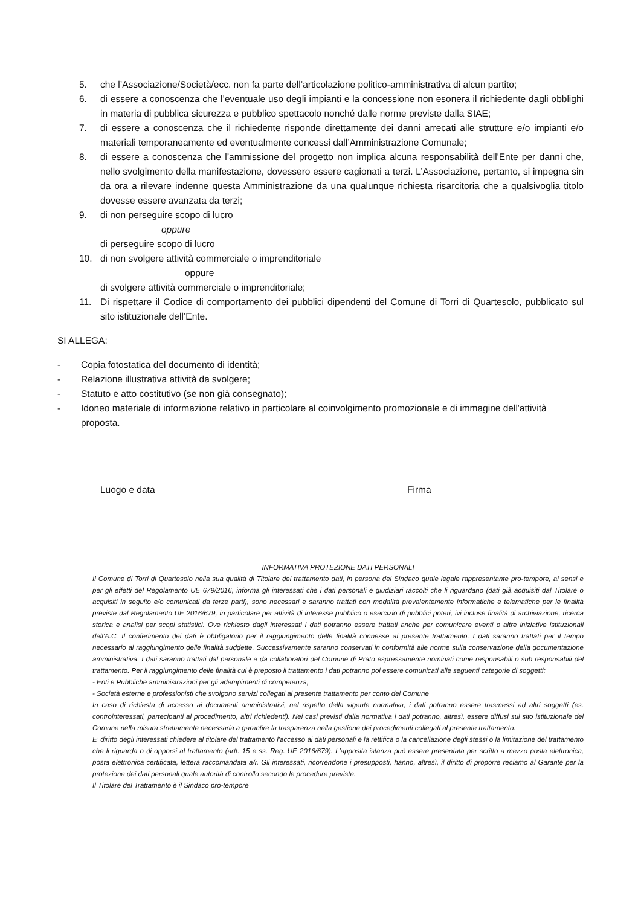5. che l’Associazione/Società/ecc. non fa parte dell’articolazione politico-amministrativa di alcun partito;
6. di essere a conoscenza che l’eventuale uso degli impianti e la concessione non esonera il richiedente dagli obblighi in materia di pubblica sicurezza e pubblico spettacolo nonché dalle norme previste dalla SIAE;
7. di essere a conoscenza che il richiedente risponde direttamente dei danni arrecati alle strutture e/o impianti e/o materiali temporaneamente ed eventualmente concessi dall’Amministrazione Comunale;
8. di essere a conoscenza che l’ammissione del progetto non implica alcuna responsabilità dell'Ente per danni che, nello svolgimento della manifestazione, dovessero essere cagionati a terzi. L’Associazione, pertanto, si impegna sin da ora a rilevare indenne questa Amministrazione da una qualunque richiesta risarcitoria che a qualsivoglia titolo dovesse essere avanzata da terzi;
9. di non perseguire scopo di lucro
oppure
di perseguire scopo di lucro
10. di non svolgere attività commerciale o imprenditoriale
oppure
di svolgere attività commerciale o imprenditoriale;
11. Di rispettare il Codice di comportamento dei pubblici dipendenti del Comune di Torri di Quartesolo, pubblicato sul sito istituzionale dell’Ente.
SI ALLEGA:
- Copia fotostatica del documento di identità;
- Relazione illustrativa attività da svolgere;
- Statuto e atto costitutivo (se non già consegnato);
- Idoneo materiale di informazione relativo in particolare al coinvolgimento promozionale e di immagine dell'attività proposta.
Luogo e data Firma
INFORMATIVA PROTEZIONE DATI PERSONALI
Il Comune di Torri di Quartesolo nella sua qualità di Titolare del trattamento dati, in persona del Sindaco quale legale rappresentante pro-tempore, ai sensi e per gli effetti del Regolamento UE 679/2016, informa gli interessati che i dati personali e giudiziari raccolti che li riguardano (dati già acquisiti dal Titolare o acquisiti in seguito e/o comunicati da terze parti), sono necessari e saranno trattati con modalità prevalentemente informatiche e telematiche per le finalità previste dal Regolamento UE 2016/679, in particolare per attività di interesse pubblico o esercizio di pubblici poteri, ivi incluse finalità di archiviazione, ricerca storica e analisi per scopi statistici. Ove richiesto dagli interessati i dati potranno essere trattati anche per comunicare eventi o altre iniziative istituzionali dell'A.C. Il conferimento dei dati è obbligatorio per il raggiungimento delle finalità connesse al presente trattamento. I dati saranno trattati per il tempo necessario al raggiungimento delle finalità suddette. Successivamente saranno conservati in conformità alle norme sulla conservazione della documentazione amministrativa. I dati saranno trattati dal personale e da collaboratori del Comune di Prato espressamente nominati come responsabili o sub responsabili del trattamento. Per il raggiungimento delle finalità cui è preposto il trattamento i dati potranno poi essere comunicati alle seguenti categorie di soggetti:
- Enti e Pubbliche amministrazioni per gli adempimenti di competenza;
- Società esterne e professionisti che svolgono servizi collegati al presente trattamento per conto del Comune
In caso di richiesta di accesso ai documenti amministrativi, nel rispetto della vigente normativa, i dati potranno essere trasmessi ad altri soggetti (es. controinteressati, partecipanti al procedimento, altri richiedenti). Nei casi previsti dalla normativa i dati potranno, altresì, essere diffusi sul sito istituzionale del Comune nella misura strettamente necessaria a garantire la trasparenza nella gestione dei procedimenti collegati al presente trattamento.
E' diritto degli interessati chiedere al titolare del trattamento l'accesso ai dati personali e la rettifica o la cancellazione degli stessi o la limitazione del trattamento che li riguarda o di opporsi al trattamento (artt. 15 e ss. Reg. UE 2016/679). L'apposita istanza può essere presentata per scritto a mezzo posta elettronica, posta elettronica certificata, lettera raccomandata a/r. Gli interessati, ricorrendone i presupposti, hanno, altresì, il diritto di proporre reclamo al Garante per la protezione dei dati personali quale autorità di controllo secondo le procedure previste.
Il Titolare del Trattamento è il Sindaco pro-tempore